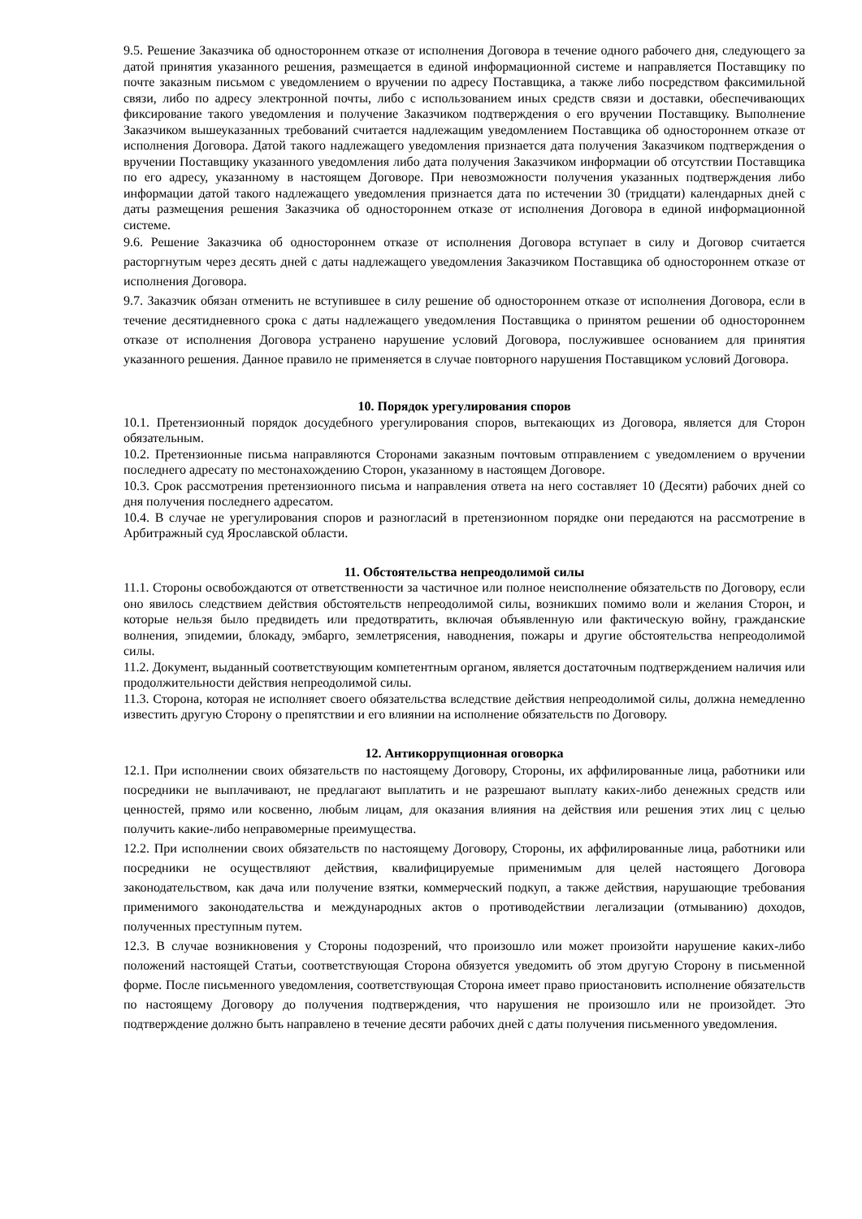9.5. Решение Заказчика об одностороннем отказе от исполнения Договора в течение одного рабочего дня, следующего за датой принятия указанного решения, размещается в единой информационной системе и направляется Поставщику по почте заказным письмом с уведомлением о вручении по адресу Поставщика, а также либо посредством факсимильной связи, либо по адресу электронной почты, либо с использованием иных средств связи и доставки, обеспечивающих фиксирование такого уведомления и получение Заказчиком подтверждения о его вручении Поставщику. Выполнение Заказчиком вышеуказанных требований считается надлежащим уведомлением Поставщика об одностороннем отказе от исполнения Договора. Датой такого надлежащего уведомления признается дата получения Заказчиком подтверждения о вручении Поставщику указанного уведомления либо дата получения Заказчиком информации об отсутствии Поставщика по его адресу, указанному в настоящем Договоре. При невозможности получения указанных подтверждения либо информации датой такого надлежащего уведомления признается дата по истечении 30 (тридцати) календарных дней с даты размещения решения Заказчика об одностороннем отказе от исполнения Договора в единой информационной системе.
9.6. Решение Заказчика об одностороннем отказе от исполнения Договора вступает в силу и Договор считается расторгнутым через десять дней с даты надлежащего уведомления Заказчиком Поставщика об одностороннем отказе от исполнения Договора.
9.7. Заказчик обязан отменить не вступившее в силу решение об одностороннем отказе от исполнения Договора, если в течение десятидневного срока с даты надлежащего уведомления Поставщика о принятом решении об одностороннем отказе от исполнения Договора устранено нарушение условий Договора, послужившее основанием для принятия указанного решения. Данное правило не применяется в случае повторного нарушения Поставщиком условий Договора.
10. Порядок урегулирования споров
10.1. Претензионный порядок досудебного урегулирования споров, вытекающих из Договора, является для Сторон обязательным.
10.2. Претензионные письма направляются Сторонами заказным почтовым отправлением с уведомлением о вручении последнего адресату по местонахождению Сторон, указанному в настоящем Договоре.
10.3. Срок рассмотрения претензионного письма и направления ответа на него составляет 10 (Десяти) рабочих дней со дня получения последнего адресатом.
10.4. В случае не урегулирования споров и разногласий в претензионном порядке они передаются на рассмотрение в Арбитражный суд Ярославской области.
11. Обстоятельства непреодолимой силы
11.1. Стороны освобождаются от ответственности за частичное или полное неисполнение обязательств по Договору, если оно явилось следствием действия обстоятельств непреодолимой силы, возникших помимо воли и желания Сторон, и которые нельзя было предвидеть или предотвратить, включая объявленную или фактическую войну, гражданские волнения, эпидемии, блокаду, эмбарго, землетрясения, наводнения, пожары и другие обстоятельства непреодолимой силы.
11.2. Документ, выданный соответствующим компетентным органом, является достаточным подтверждением наличия или продолжительности действия непреодолимой силы.
11.3. Сторона, которая не исполняет своего обязательства вследствие действия непреодолимой силы, должна немедленно известить другую Сторону о препятствии и его влиянии на исполнение обязательств по Договору.
12. Антикоррупционная оговорка
12.1. При исполнении своих обязательств по настоящему Договору, Стороны, их аффилированные лица, работники или посредники не выплачивают, не предлагают выплатить и не разрешают выплату каких-либо денежных средств или ценностей, прямо или косвенно, любым лицам, для оказания влияния на действия или решения этих лиц с целью получить какие-либо неправомерные преимущества.
12.2. При исполнении своих обязательств по настоящему Договору, Стороны, их аффилированные лица, работники или посредники не осуществляют действия, квалифицируемые применимым для целей настоящего Договора законодательством, как дача или получение взятки, коммерческий подкуп, а также действия, нарушающие требования применимого законодательства и международных актов о противодействии легализации (отмыванию) доходов, полученных преступным путем.
12.3. В случае возникновения у Стороны подозрений, что произошло или может произойти нарушение каких-либо положений настоящей Статьи, соответствующая Сторона обязуется уведомить об этом другую Сторону в письменной форме. После письменного уведомления, соответствующая Сторона имеет право приостановить исполнение обязательств по настоящему Договору до получения подтверждения, что нарушения не произошло или не произойдет. Это подтверждение должно быть направлено в течение десяти рабочих дней с даты получения письменного уведомления.